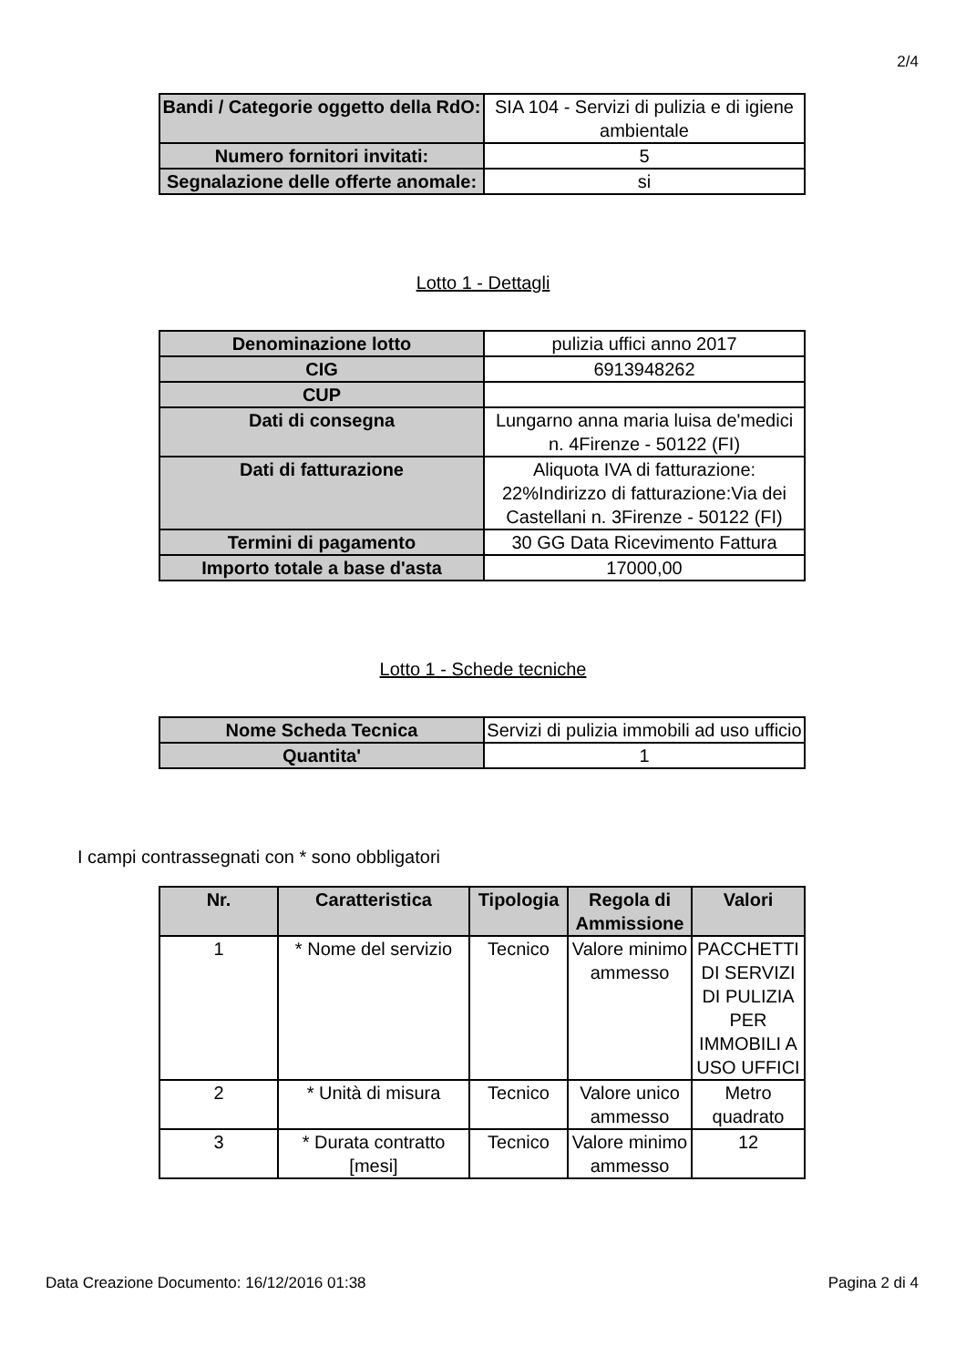2/4
| Bandi / Categorie oggetto della RdO: | SIA 104 - Servizi di pulizia e di igiene ambientale |
| Numero fornitori invitati: | 5 |
| Segnalazione delle offerte anomale: | si |
Lotto 1 - Dettagli
| Denominazione lotto | pulizia uffici anno 2017 |
| CIG | 6913948262 |
| CUP | |
| Dati di consegna | Lungarno anna maria luisa de'medici n. 4Firenze - 50122 (FI) |
| Dati di fatturazione | Aliquota IVA di fatturazione: 22%Indirizzo di fatturazione:Via dei Castellani n. 3Firenze - 50122 (FI) |
| Termini di pagamento | 30 GG Data Ricevimento Fattura |
| Importo totale a base d'asta | 17000,00 |
Lotto 1 - Schede tecniche
| Nome Scheda Tecnica | Servizi di pulizia immobili ad uso ufficio |
| Quantita' | 1 |
I campi contrassegnati con * sono obbligatori
| Nr. | Caratteristica | Tipologia | Regola di Ammissione | Valori |
| --- | --- | --- | --- | --- |
| 1 | * Nome del servizio | Tecnico | Valore minimo ammesso | PACCHETTI DI SERVIZI DI PULIZIA PER IMMOBILI A USO UFFICI |
| 2 | * Unità di misura | Tecnico | Valore unico ammesso | Metro quadrato |
| 3 | * Durata contratto [mesi] | Tecnico | Valore minimo ammesso | 12 |
Data Creazione Documento: 16/12/2016 01:38 Pagina 2 di 4